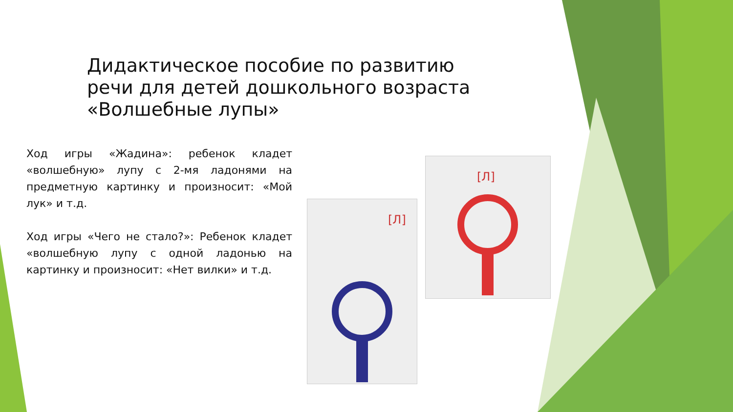Дидактическое пособие по развитию речи для детей дошкольного возраста «Волшебные лупы»
Ход игры «Жадина»: ребенок кладет «волшебную» лупу с 2-мя ладонями на предметную картинку и произносит: «Мой лук» и т.д.
Ход игры «Чего не стало?»: Ребенок кладет «волшебную лупу с одной ладонью на картинку и произносит: «Нет вилки» и т.д.
[Л]
[Л]